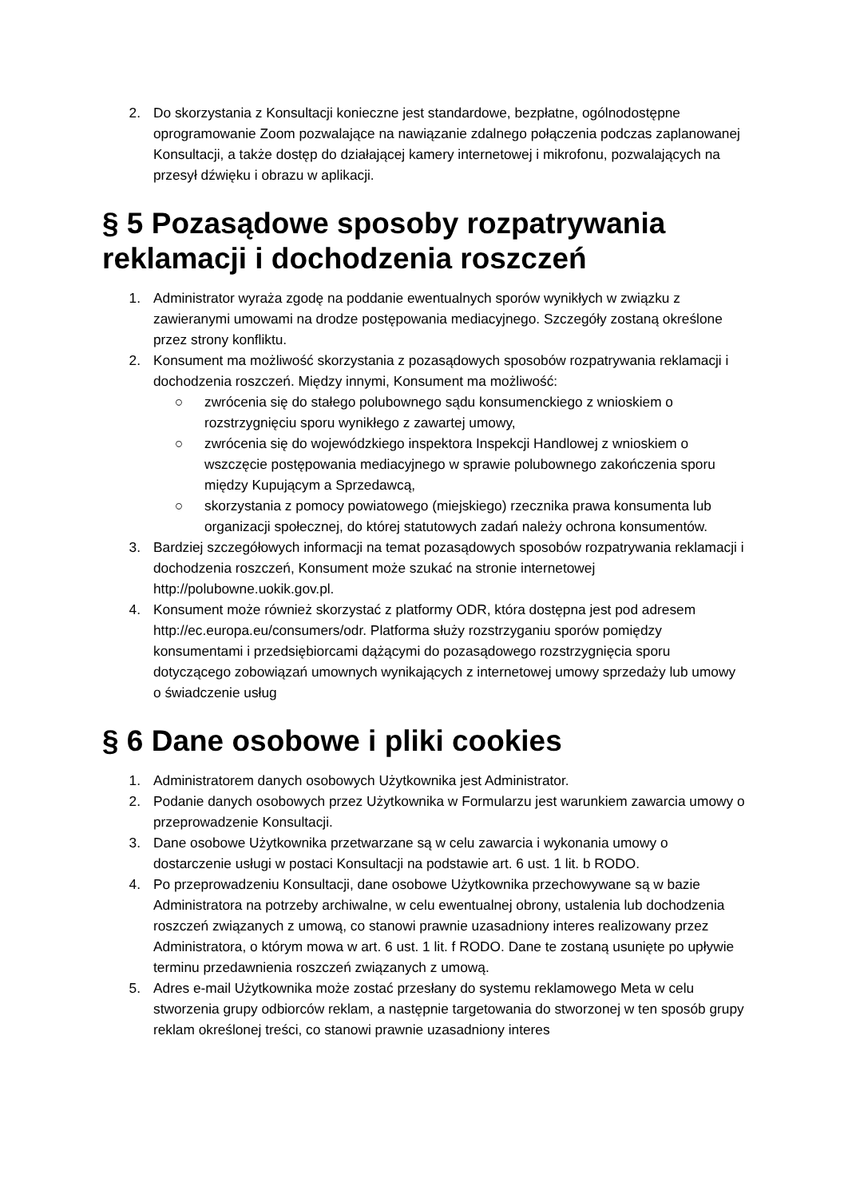2. Do skorzystania z Konsultacji konieczne jest standardowe, bezpłatne, ogólnodostępne oprogramowanie Zoom pozwalające na nawiązanie zdalnego połączenia podczas zaplanowanej Konsultacji, a także dostęp do działającej kamery internetowej i mikrofonu, pozwalających na przesył dźwięku i obrazu w aplikacji.
§ 5 Pozasądowe sposoby rozpatrywania reklamacji i dochodzenia roszczeń
1. Administrator wyraża zgodę na poddanie ewentualnych sporów wynikłych w związku z zawieranymi umowami na drodze postępowania mediacyjnego. Szczegóły zostaną określone przez strony konfliktu.
2. Konsument ma możliwość skorzystania z pozasądowych sposobów rozpatrywania reklamacji i dochodzenia roszczeń. Między innymi, Konsument ma możliwość:
○ zwrócenia się do stałego polubownego sądu konsumenckiego z wnioskiem o rozstrzygnięciu sporu wynikłego z zawartej umowy,
○ zwrócenia się do wojewódzkiego inspektora Inspekcji Handlowej z wnioskiem o wszczęcie postępowania mediacyjnego w sprawie polubownego zakończenia sporu między Kupującym a Sprzedawcą,
○ skorzystania z pomocy powiatowego (miejskiego) rzecznika prawa konsumenta lub organizacji społecznej, do której statutowych zadań należy ochrona konsumentów.
3. Bardziej szczegółowych informacji na temat pozasądowych sposobów rozpatrywania reklamacji i dochodzenia roszczeń, Konsument może szukać na stronie internetowej http://polubowne.uokik.gov.pl.
4. Konsument może również skorzystać z platformy ODR, która dostępna jest pod adresem http://ec.europa.eu/consumers/odr. Platforma służy rozstrzyganiu sporów pomiędzy konsumentami i przedsiębiorcami dążącymi do pozasądowego rozstrzygnięcia sporu dotyczącego zobowiązań umownych wynikających z internetowej umowy sprzedaży lub umowy o świadczenie usług
§ 6 Dane osobowe i pliki cookies
1. Administratorem danych osobowych Użytkownika jest Administrator.
2. Podanie danych osobowych przez Użytkownika w Formularzu jest warunkiem zawarcia umowy o przeprowadzenie Konsultacji.
3. Dane osobowe Użytkownika przetwarzane są w celu zawarcia i wykonania umowy o dostarczenie usługi w postaci Konsultacji na podstawie art. 6 ust. 1 lit. b RODO.
4. Po przeprowadzeniu Konsultacji, dane osobowe Użytkownika przechowywane są w bazie Administratora na potrzeby archiwalne, w celu ewentualnej obrony, ustalenia lub dochodzenia roszczeń związanych z umową, co stanowi prawnie uzasadniony interes realizowany przez Administratora, o którym mowa w art. 6 ust. 1 lit. f RODO. Dane te zostaną usunięte po upływie terminu przedawnienia roszczeń związanych z umową.
5. Adres e-mail Użytkownika może zostać przesłany do systemu reklamowego Meta w celu stworzenia grupy odbiorców reklam, a następnie targetowania do stworzonej w ten sposób grupy reklam określonej treści, co stanowi prawnie uzasadniony interes